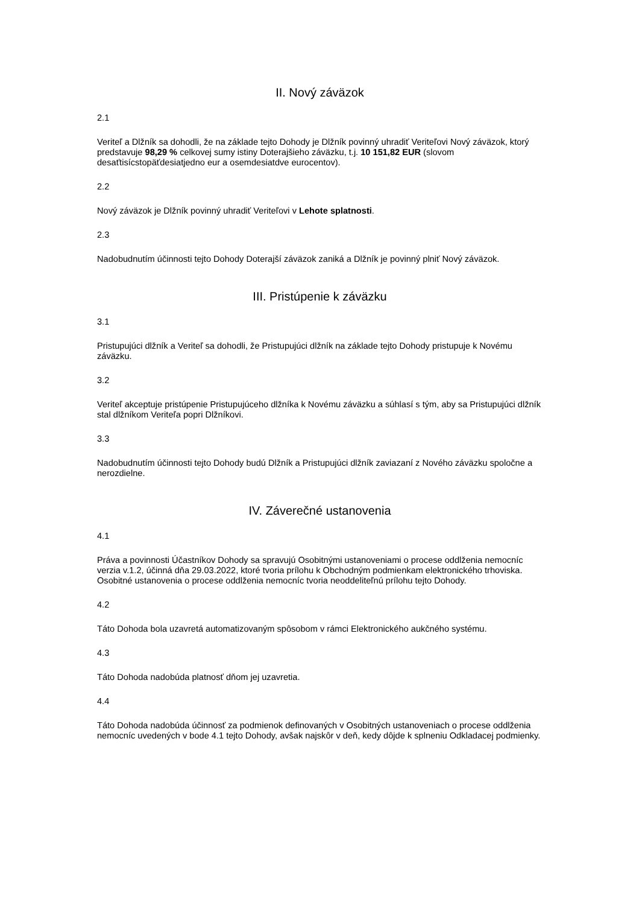II. Nový záväzok
2.1
Veriteľ a Dlžník sa dohodli, že na základe tejto Dohody je Dlžník povinný uhradiť Veriteľovi Nový záväzok, ktorý predstavuje 98,29 % celkovej sumy istiny Doterajšieho záväzku, t.j. 10 151,82 EUR (slovom desaťtisícstopäťdesiatjedno eur a osemdesiatdve eurocentov).
2.2
Nový záväzok je Dlžník povinný uhradiť Veriteľovi v Lehote splatnosti.
2.3
Nadobudnutím účinnosti tejto Dohody Doterajší záväzok zaniká a Dlžník je povinný plniť Nový záväzok.
III. Pristúpenie k záväzku
3.1
Pristupujúci dlžník a Veriteľ sa dohodli, že Pristupujúci dlžník na základe tejto Dohody pristupuje k Novému záväzku.
3.2
Veriteľ akceptuje pristúpenie Pristupujúceho dlžníka k Novému záväzku a súhlasí s tým, aby sa Pristupujúci dlžník stal dlžníkom Veriteľa popri Dlžníkovi.
3.3
Nadobudnutím účinnosti tejto Dohody budú Dlžník a Pristupujúci dlžník zaviazaní z Nového záväzku spoločne a nerozdielne.
IV. Záverečné ustanovenia
4.1
Práva a povinnosti Účastníkov Dohody sa spravujú Osobitnými ustanoveniami o procese oddlženia nemocníc verzia v.1.2, účinná dňa 29.03.2022, ktoré tvoria prílohu k Obchodným podmienkam elektronického trhoviska. Osobitné ustanovenia o procese oddlženia nemocníc tvoria neoddeliteľnú prílohu tejto Dohody.
4.2
Táto Dohoda bola uzavretá automatizovaným spôsobom v rámci Elektronického aukčného systému.
4.3
Táto Dohoda nadobúda platnosť dňom jej uzavretia.
4.4
Táto Dohoda nadobúda účinnosť za podmienok definovaných v Osobitných ustanoveniach o procese oddlženia nemocníc uvedených v bode 4.1 tejto Dohody, avšak najskôr v deň, kedy dôjde k splneniu Odkladacej podmienky.